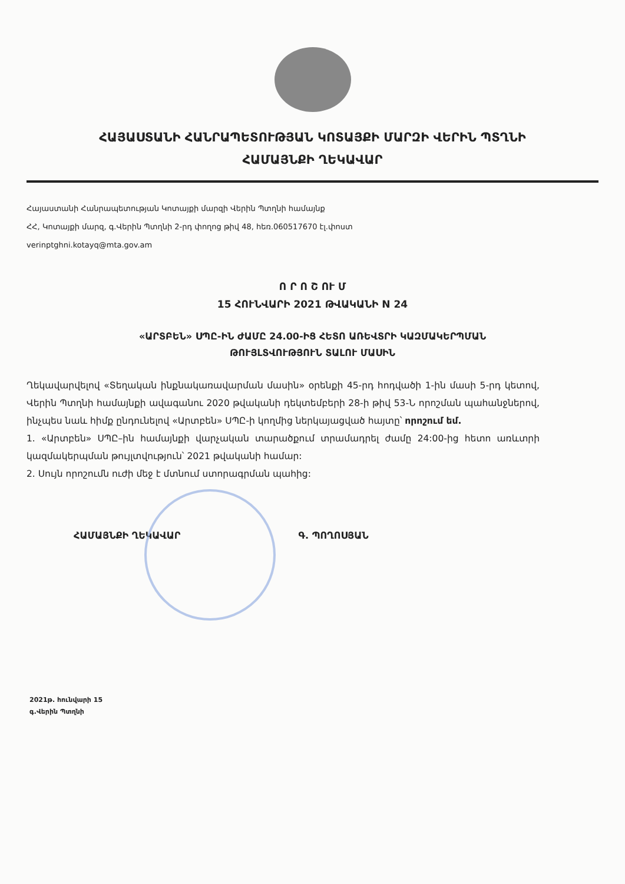ՀԱՅԱՍՏԱՆԻ ՀԱՆՐԱՊԵՏՈՒԹՅԱՆ ԿՈՏԱՅՔԻ ՄԱՐԶԻ ՎԵՐԻՆ ՊՏՂՆԻ
ՀԱՄԱՅՆՔԻ ՂԵԿԱՎԱՐ
Հայաստանի Հանրապետության Կոտայքի մարզի Վերին Պտղնի համայնք
ՀՀ, Կոտայքի մարզ, գ.Վերին Պտղնի 2-րդ փողոց թիվ 48, հեռ.060517670 էլ.փոստ
verinptghni.kotayq@mta.gov.am
Ո Ր Ո Շ ՈՒ Մ
15 ՀՈՒՆՎԱՐԻ 2021 ԹՎԱԿԱՆԻ N 24
«ԱՐՏԲԵՆ» ՍՊԸ-ԻՆ ԺԱՄԸ 24.00-ԻՑ ՀԵՏՈ ԱՌԵՎՏՐԻ ԿԱԶՄԱԿԵՐՊՄԱՆ
ԹՈՒՅԼՏՎՈՒԹՅՈՒՆ ՏԱԼՈՒ ՄԱՍԻՆ
Ղեկավարվելով «Տեղական ինքնակառավարման մասին» օրենքի 45-րդ հոդվածի 1-ին մասի 5-րդ կետով, Վերին Պտղնի համայնքի ավագանու 2020 թվականի դեկտեմբերի 28-ի թիվ 53-Ն որոշման պահանջներով, ինչպես նաև հիմք ընդունելով «Արտբեն» ՍՊԸ-ի կողմից ներկայացված հայտը՝ որոշում եմ.
1. «Արտբեն» ՍՊԸ–ին համայնքի վարչական տարածքում տրամադրել ժամը 24:00-ից հետո առևտրի կազմակերպման թույլտվություն՝ 2021 թվականի համար:
2. Սույն որոշումն ուժի մեջ է մտնում ստորագրման պահից:
ՀԱՄԱՅՆՔԻ ՂԵԿԱՎԱՐ Գ. ՊՈՂՈՍՅԱՆ
2021թ. հունվարի 15
գ.Վերին Պտղնի